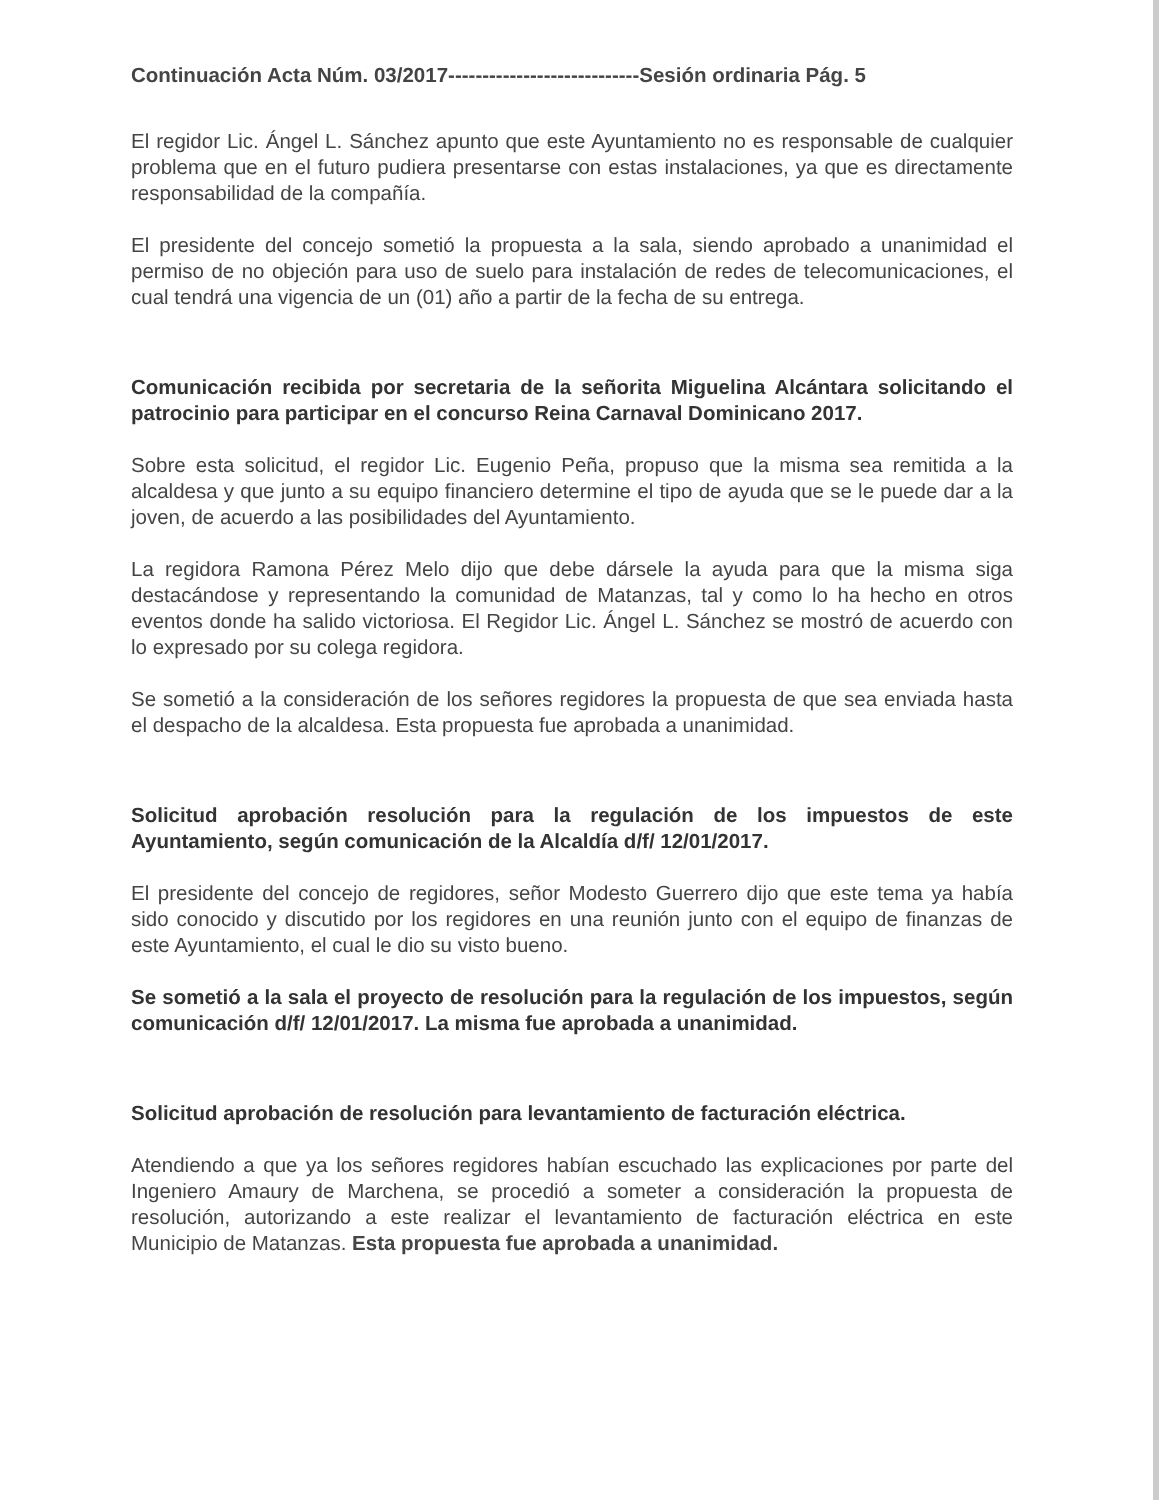Continuación Acta Núm. 03/2017----------------------------Sesión ordinaria Pág. 5
El regidor Lic. Ángel L. Sánchez apunto que este Ayuntamiento no es responsable de cualquier problema que en el futuro pudiera presentarse con estas instalaciones, ya que es directamente responsabilidad de la compañía.
El presidente del concejo sometió la propuesta a la sala, siendo aprobado a unanimidad el permiso de no objeción para uso de suelo para instalación de redes de telecomunicaciones, el cual tendrá una vigencia de un (01) año a partir de la fecha de su entrega.
Comunicación recibida por secretaria de la señorita Miguelina Alcántara solicitando el patrocinio para participar en el concurso Reina Carnaval Dominicano 2017.
Sobre esta solicitud, el regidor Lic. Eugenio Peña, propuso que la misma sea remitida a la alcaldesa y que junto a su equipo financiero determine el tipo de ayuda que se le puede dar a la joven, de acuerdo a las posibilidades del Ayuntamiento.
La regidora Ramona Pérez Melo dijo que debe dársele la ayuda para que la misma siga destacándose y representando la comunidad de Matanzas, tal y como lo ha hecho en otros eventos donde ha salido victoriosa. El Regidor Lic. Ángel L. Sánchez se mostró de acuerdo con lo expresado por su colega regidora.
Se sometió a la consideración de los señores regidores la propuesta de que sea enviada hasta el despacho de la alcaldesa. Esta propuesta fue aprobada a unanimidad.
Solicitud aprobación resolución para la regulación de los impuestos de este Ayuntamiento, según comunicación de la Alcaldía d/f/ 12/01/2017.
El presidente del concejo de regidores, señor Modesto Guerrero dijo que este tema ya había sido conocido y discutido por los regidores en una reunión junto con el equipo de finanzas de este Ayuntamiento, el cual le dio su visto bueno.
Se sometió a la sala el proyecto de resolución para la regulación de los impuestos, según comunicación d/f/ 12/01/2017. La misma fue aprobada a unanimidad.
Solicitud aprobación de resolución para levantamiento de facturación eléctrica.
Atendiendo a que ya los señores regidores habían escuchado las explicaciones por parte del Ingeniero Amaury de Marchena, se procedió a someter a consideración la propuesta de resolución, autorizando a este realizar el levantamiento de facturación eléctrica en este Municipio de Matanzas. Esta propuesta fue aprobada a unanimidad.